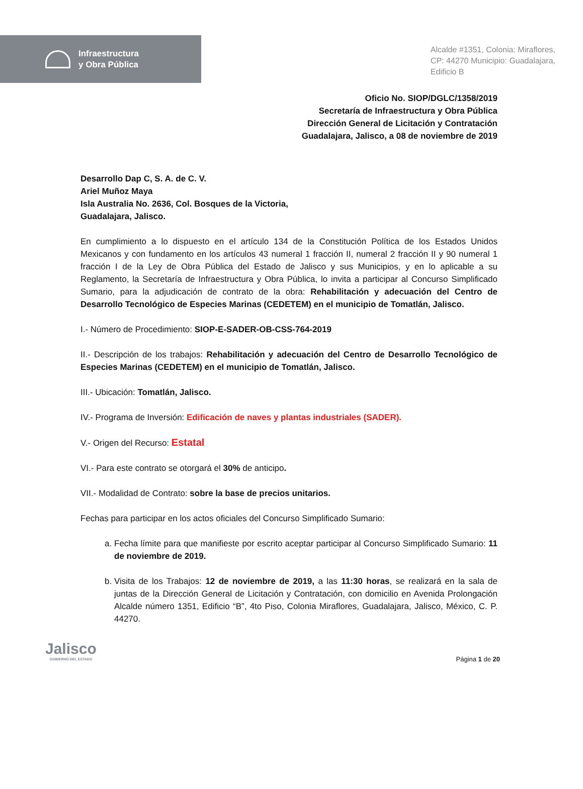Infraestructura
y Obra Pública
Alcalde #1351, Colonia: Miraflores,
CP: 44270 Municipio: Guadalajara,
Edificio B
Oficio No. SIOP/DGLC/1358/2019
Secretaría de Infraestructura y Obra Pública
Dirección General de Licitación y Contratación
Guadalajara, Jalisco, a 08 de noviembre de 2019
Desarrollo Dap C, S. A. de C. V.
Ariel Muñoz Maya
Isla Australia No. 2636, Col. Bosques de la Victoria,
Guadalajara, Jalisco.
En cumplimiento a lo dispuesto en el artículo 134 de la Constitución Política de los Estados Unidos Mexicanos y con fundamento en los artículos 43 numeral 1 fracción II, numeral 2 fracción II y 90 numeral 1 fracción I de la Ley de Obra Pública del Estado de Jalisco y sus Municipios, y en lo aplicable a su Reglamento, la Secretaría de Infraestructura y Obra Pública, lo invita a participar al Concurso Simplificado Sumario, para la adjudicación de contrato de la obra: Rehabilitación y adecuación del Centro de Desarrollo Tecnológico de Especies Marinas (CEDETEM) en el municipio de Tomatlán, Jalisco.
I.- Número de Procedimiento: SIOP-E-SADER-OB-CSS-764-2019
II.- Descripción de los trabajos: Rehabilitación y adecuación del Centro de Desarrollo Tecnológico de Especies Marinas (CEDETEM) en el municipio de Tomatlán, Jalisco.
III.- Ubicación: Tomatlán, Jalisco.
IV.- Programa de Inversión: Edificación de naves y plantas industriales (SADER).
V.- Origen del Recurso: Estatal
VI.- Para este contrato se otorgará el 30% de anticipo.
VII.- Modalidad de Contrato: sobre la base de precios unitarios.
Fechas para participar en los actos oficiales del Concurso Simplificado Sumario:
a. Fecha límite para que manifieste por escrito aceptar participar al Concurso Simplificado Sumario: 11 de noviembre de 2019.
b. Visita de los Trabajos: 12 de noviembre de 2019, a las 11:30 horas, se realizará en la sala de juntas de la Dirección General de Licitación y Contratación, con domicilio en Avenida Prolongación Alcalde número 1351, Edificio “B”, 4to Piso, Colonia Miraflores, Guadalajara, Jalisco, México, C. P. 44270.
Jalisco
GOBIERNO DEL ESTADO
Página 1 de 20